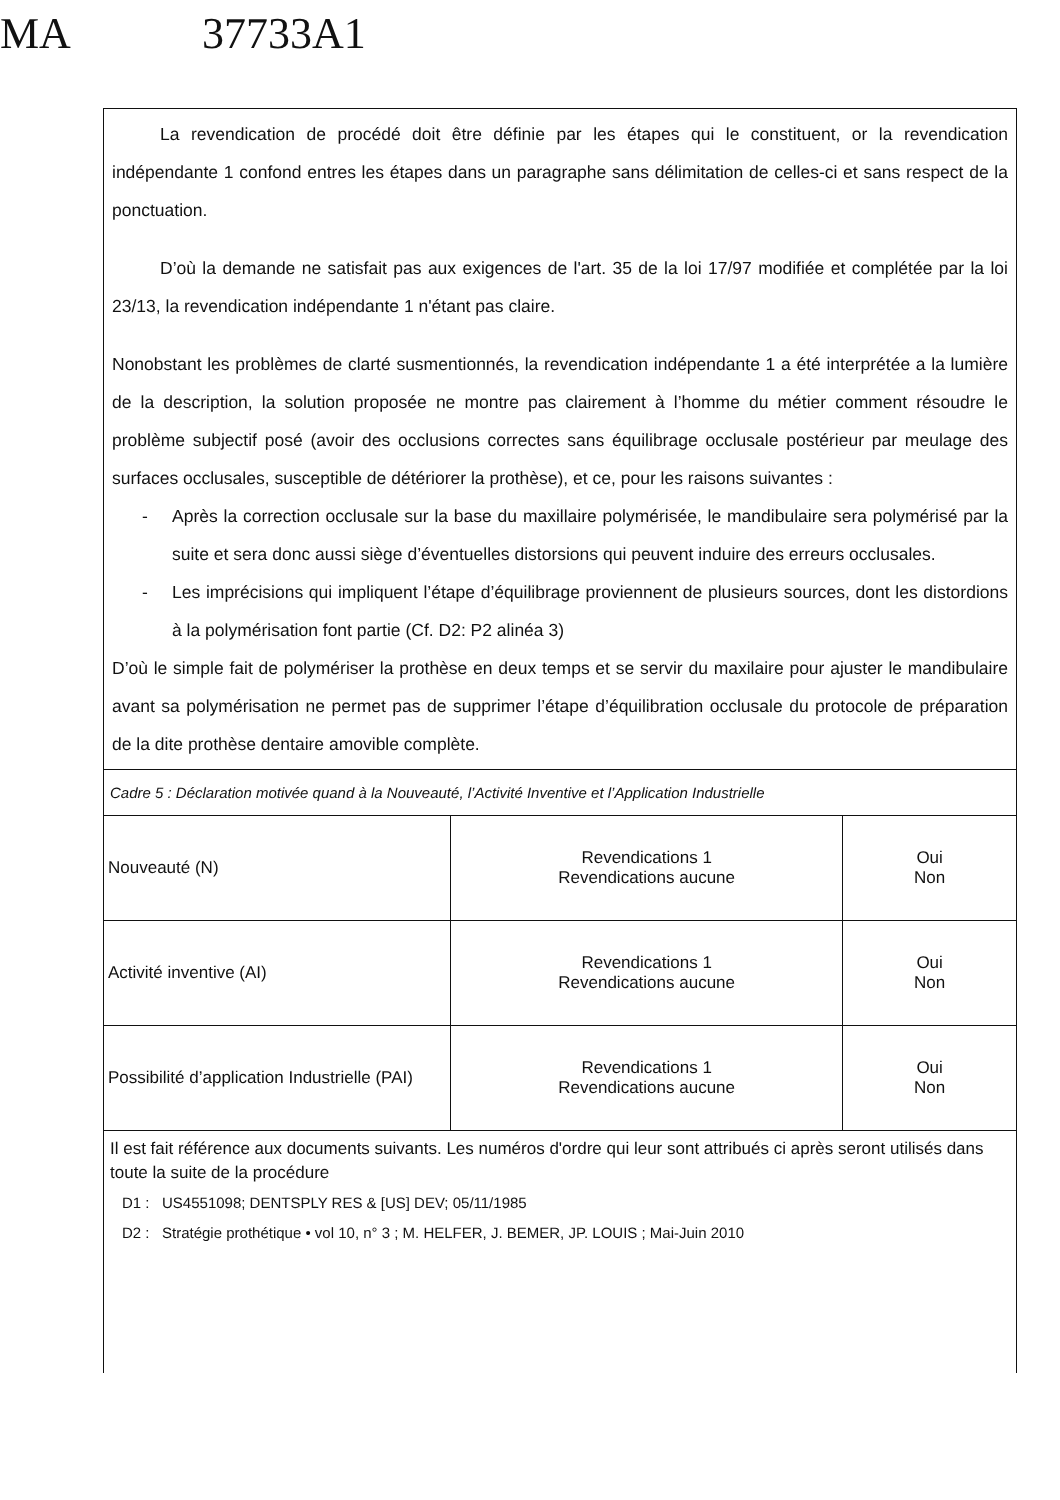MA 37733A1
La revendication de procédé doit être définie par les étapes qui le constituent, or la revendication indépendante 1 confond entres les étapes dans un paragraphe sans délimitation de celles-ci et sans respect de la ponctuation.
D’où la demande ne satisfait pas aux exigences de l'art. 35 de la loi 17/97 modifiée et complétée par la loi 23/13, la revendication indépendante 1 n'étant pas claire.
Nonobstant les problèmes de clarté susmentionnés, la revendication indépendante 1 a été interprétée a la lumière de la description, la solution proposée ne montre pas clairement à l’homme du métier comment résoudre le problème subjectif posé (avoir des occlusions correctes sans équilibrage occlusale postérieur par meulage des surfaces occlusales, susceptible de détériorer la prothèse), et ce, pour les raisons suivantes :
- Après la correction occlusale sur la base du maxillaire polymérisée, le mandibulaire sera polymérisé par la suite et sera donc aussi siège d’éventuelles distorsions qui peuvent induire des erreurs occlusales.
- Les imprécisions qui impliquent l’étape d’équilibrage proviennent de plusieurs sources, dont les distordions à la polymérisation font partie (Cf. D2: P2 alinéa 3)
D’où le simple fait de polymériser la prothèse en deux temps et se servir du maxilaire pour ajuster le mandibulaire avant sa polymérisation ne permet pas de supprimer l’étape d’équilibration occlusale du protocole de préparation de la dite prothèse dentaire amovible complète.
Cadre 5 : Déclaration motivée quand à la Nouveauté, l’Activité Inventive et l’Application Industrielle
| Nouveauté (N) | Revendications 1 Revendications aucune | Oui Non |
| Activité inventive (AI) | Revendications 1 Revendications aucune | Oui Non |
| Possibilité d’application Industrielle (PAI) | Revendications 1 Revendications aucune | Oui Non |
Il est fait référence aux documents suivants. Les numéros d'ordre qui leur sont attribués ci après seront utilisés dans toute la suite de la procédure
D1 : US4551098; DENTSPLY RES & [US] DEV; 05/11/1985
D2 : Stratégie prothétique • vol 10, n° 3 ; M. HELFER, J. BEMER, JP. LOUIS ; Mai-Juin 2010